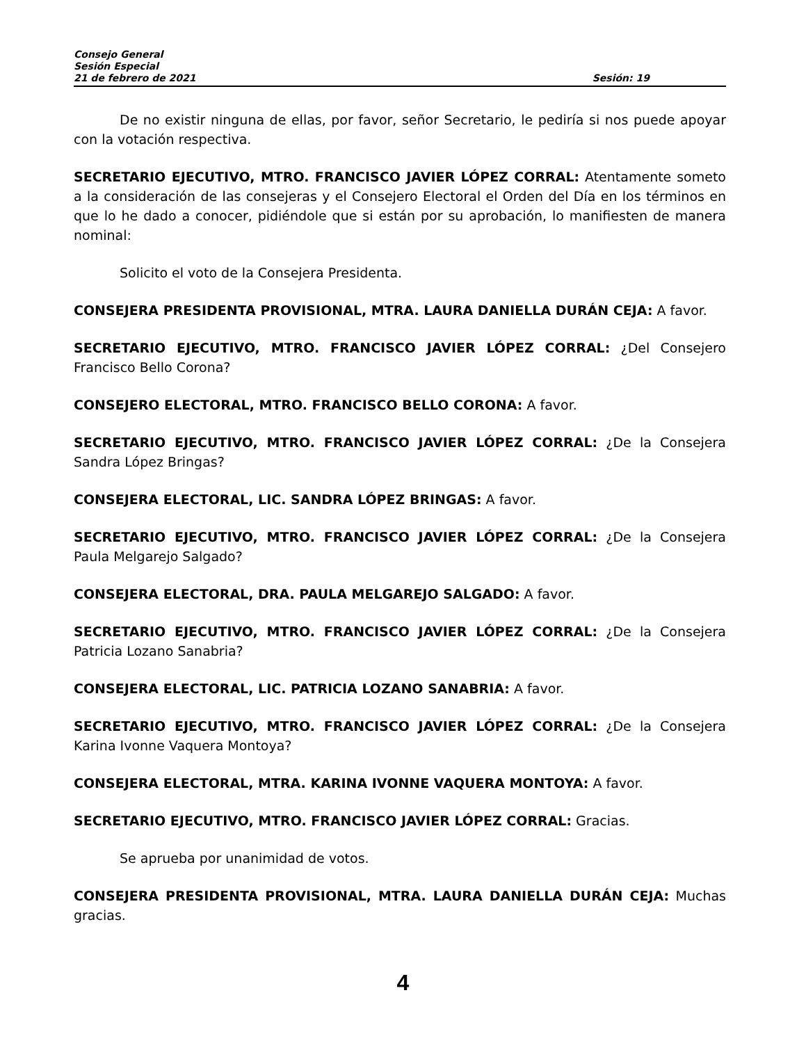Consejo General
Sesión Especial
21 de febrero de 2021 Sesión: 19
De no existir ninguna de ellas, por favor, señor Secretario, le pediría si nos puede apoyar con la votación respectiva.
SECRETARIO EJECUTIVO, MTRO. FRANCISCO JAVIER LÓPEZ CORRAL: Atentamente someto a la consideración de las consejeras y el Consejero Electoral el Orden del Día en los términos en que lo he dado a conocer, pidiéndole que si están por su aprobación, lo manifiesten de manera nominal:
Solicito el voto de la Consejera Presidenta.
CONSEJERA PRESIDENTA PROVISIONAL, MTRA. LAURA DANIELLA DURÁN CEJA: A favor.
SECRETARIO EJECUTIVO, MTRO. FRANCISCO JAVIER LÓPEZ CORRAL: ¿Del Consejero Francisco Bello Corona?
CONSEJERO ELECTORAL, MTRO. FRANCISCO BELLO CORONA: A favor.
SECRETARIO EJECUTIVO, MTRO. FRANCISCO JAVIER LÓPEZ CORRAL: ¿De la Consejera Sandra López Bringas?
CONSEJERA ELECTORAL, LIC. SANDRA LÓPEZ BRINGAS: A favor.
SECRETARIO EJECUTIVO, MTRO. FRANCISCO JAVIER LÓPEZ CORRAL: ¿De la Consejera Paula Melgarejo Salgado?
CONSEJERA ELECTORAL, DRA. PAULA MELGAREJO SALGADO: A favor.
SECRETARIO EJECUTIVO, MTRO. FRANCISCO JAVIER LÓPEZ CORRAL: ¿De la Consejera Patricia Lozano Sanabria?
CONSEJERA ELECTORAL, LIC. PATRICIA LOZANO SANABRIA: A favor.
SECRETARIO EJECUTIVO, MTRO. FRANCISCO JAVIER LÓPEZ CORRAL: ¿De la Consejera Karina Ivonne Vaquera Montoya?
CONSEJERA ELECTORAL, MTRA. KARINA IVONNE VAQUERA MONTOYA: A favor.
SECRETARIO EJECUTIVO, MTRO. FRANCISCO JAVIER LÓPEZ CORRAL: Gracias.
Se aprueba por unanimidad de votos.
CONSEJERA PRESIDENTA PROVISIONAL, MTRA. LAURA DANIELLA DURÁN CEJA: Muchas gracias.
4